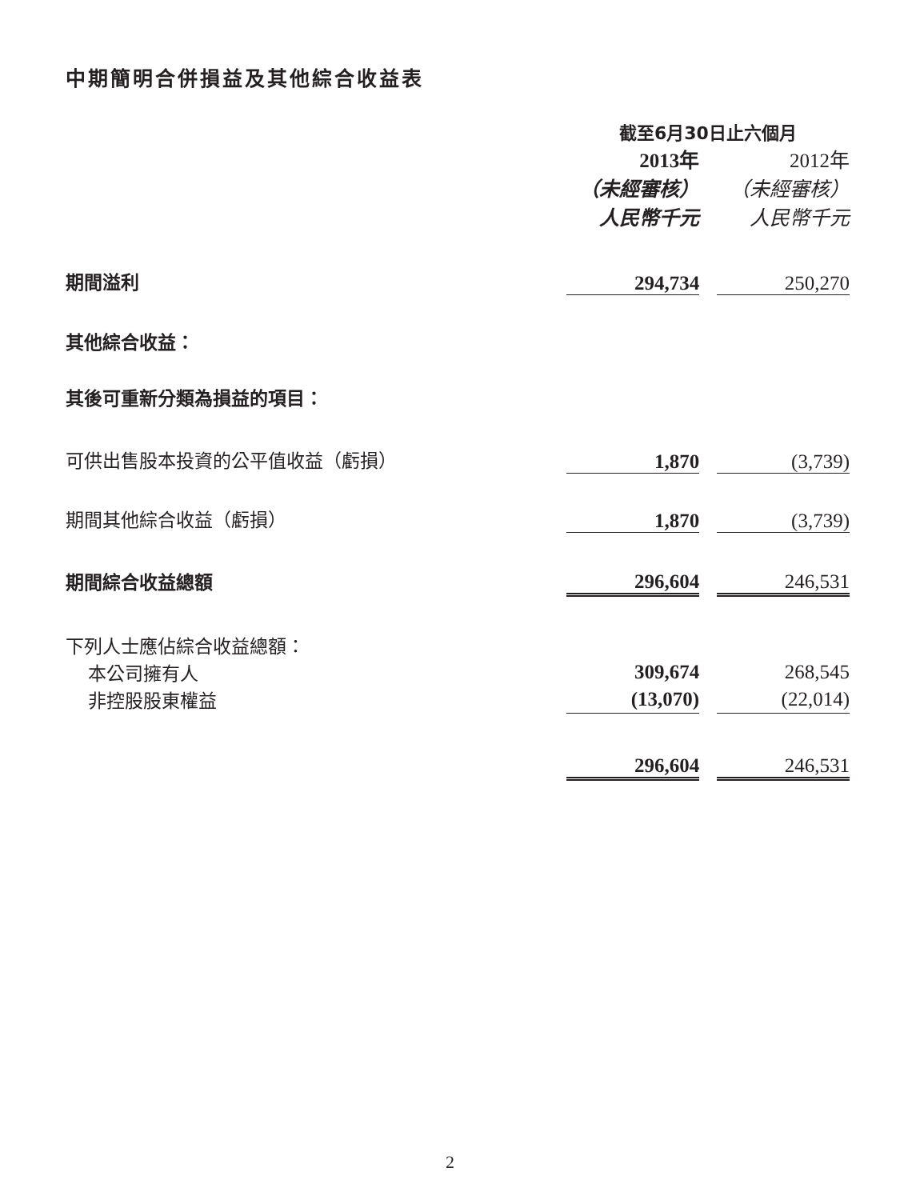中期簡明合併損益及其他綜合收益表
| | 截至6月30日止六個月 | | |
| --- | --- | --- | --- |
| | 2013年 | | 2012年 |
| | （未經審核） | | （未經審核） |
| | 人民幣千元 | | 人民幣千元 |
| 期間溢利 | 294,734 | | 250,270 |
| 其他綜合收益： | | | |
| 其後可重新分類為損益的項目： | | | |
| 可供出售股本投資的公平值收益（虧損） | 1,870 | | (3,739) |
| 期間其他綜合收益（虧損） | 1,870 | | (3,739) |
| 期間綜合收益總額 | 296,604 | | 246,531 |
| 下列人士應佔綜合收益總額： | | | |
| 本公司擁有人 | 309,674 | | 268,545 |
| 非控股股東權益 | (13,070) | | (22,014) |
| | 296,604 | | 246,531 |
2